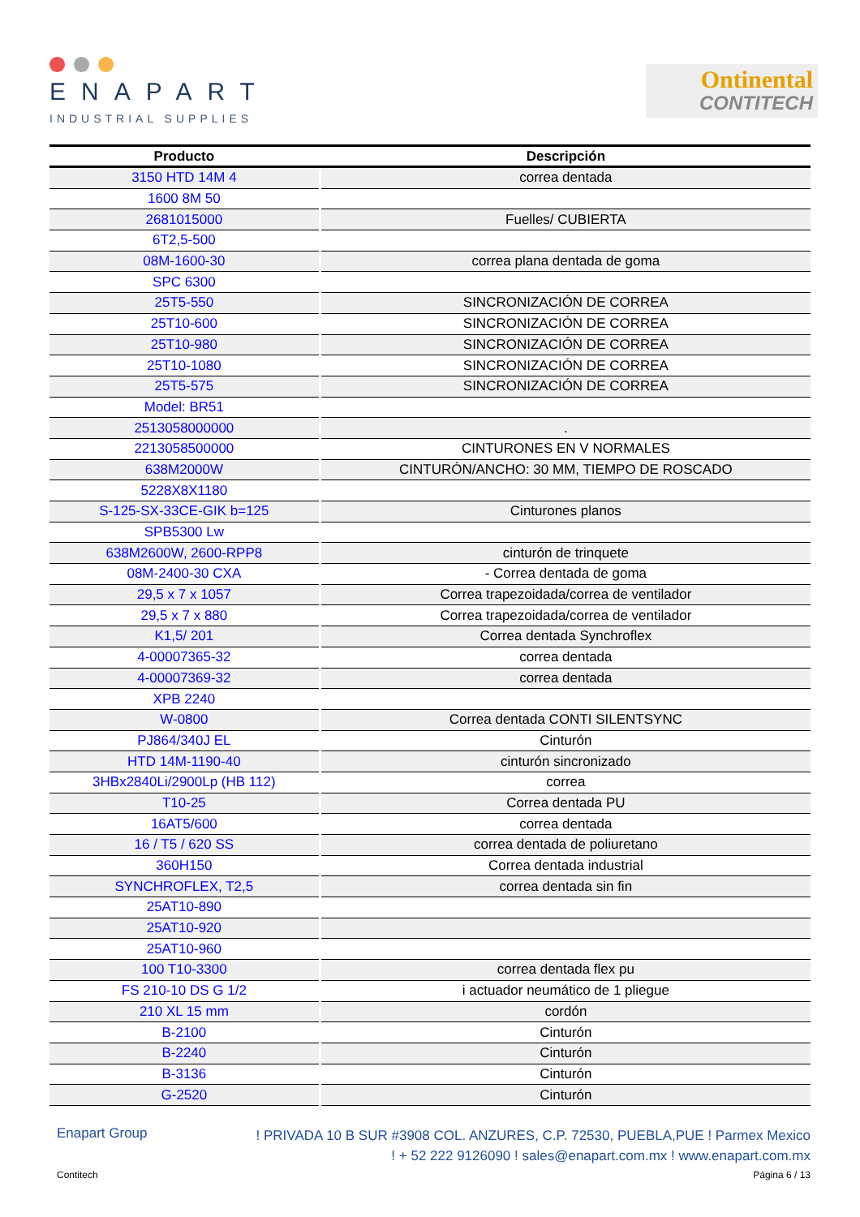ENAPART
INDUSTRIAL SUPPLIES
Ontinental
CONTITECH
| Producto | Descripción |
| --- | --- |
| 3150 HTD 14M 4 | correa dentada |
| 1600 8M 50 | |
| 2681015000 | Fuelles/ CUBIERTA |
| 6T2,5-500 | |
| 08M-1600-30 | correa plana dentada de goma |
| SPC 6300 | |
| 25T5-550 | SINCRONIZACIÓN DE CORREA |
| 25T10-600 | SINCRONIZACIÓN DE CORREA |
| 25T10-980 | SINCRONIZACIÓN DE CORREA |
| 25T10-1080 | SINCRONIZACIÓN DE CORREA |
| 25T5-575 | SINCRONIZACIÓN DE CORREA |
| Model: BR51 | |
| 2513058000000 | . |
| 2213058500000 | CINTURONES EN V NORMALES |
| 638M2000W | CINTURÓN/ANCHO: 30 MM, TIEMPO DE ROSCADO |
| 5228X8X1180 | |
| S-125-SX-33CE-GIK b=125 | Cinturones planos |
| SPB5300 Lw | |
| 638M2600W, 2600-RPP8 | cinturón de trinquete |
| 08M-2400-30 CXA | - Correa dentada de goma |
| 29,5 x 7 x 1057 | Correa trapezoidada/correa de ventilador |
| 29,5 x 7 x 880 | Correa trapezoidada/correa de ventilador |
| K1,5/ 201 | Correa dentada Synchroflex |
| 4-00007365-32 | correa dentada |
| 4-00007369-32 | correa dentada |
| XPB 2240 | |
| W-0800 | Correa dentada CONTI SILENTSYNC |
| PJ864/340J EL | Cinturón |
| HTD 14M-1190-40 | cinturón sincronizado |
| 3HBx2840Li/2900Lp (HB 112) | correa |
| T10-25 | Correa dentada PU |
| 16AT5/600 | correa dentada |
| 16 / T5 / 620 SS | correa dentada de poliuretano |
| 360H150 | Correa dentada industrial |
| SYNCHROFLEX, T2,5 | correa dentada sin fin |
| 25AT10-890 | |
| 25AT10-920 | |
| 25AT10-960 | |
| 100 T10-3300 | correa dentada flex pu |
| FS 210-10 DS G 1/2 | i actuador neumático de 1 pliegue |
| 210 XL 15 mm | cordón |
| B-2100 | Cinturón |
| B-2240 | Cinturón |
| B-3136 | Cinturón |
| G-2520 | Cinturón |
Enapart Group
! PRIVADA 10 B SUR #3908 COL. ANZURES, C.P. 72530, PUEBLA,PUE ! Parmex Mexico
! + 52 222 9126090 ! sales@enapart.com.mx ! www.enapart.com.mx
Contitech Página 6 / 13